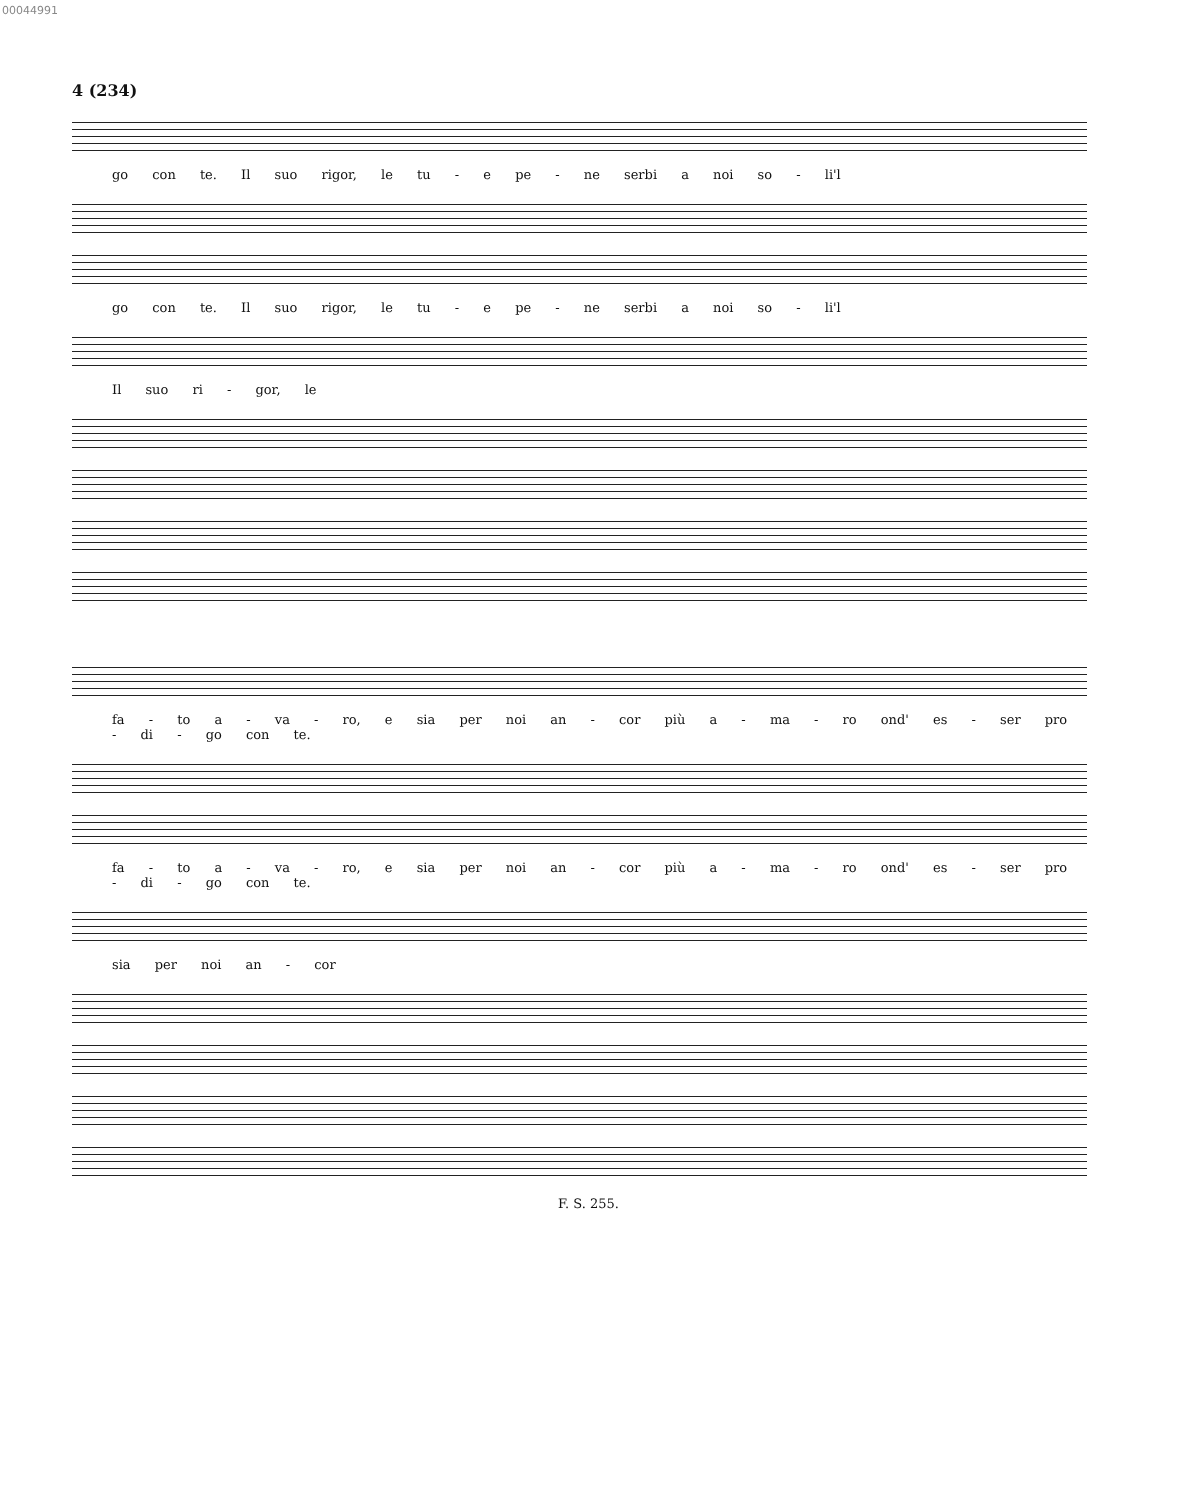00044991
4 (234)
go con te. Il suo rigor, le tu - e pe - ne serbi a noi so - li'l
go con te. Il suo rigor, le tu - e pe - ne serbi a noi so - li'l
Il suo ri - gor, le
fa - to a - va - ro, e sia per noi an - cor più a - ma - ro ond' es - ser pro - di - go con te.
fa - to a - va - ro, e sia per noi an - cor più a - ma - ro ond' es - ser pro - di - go con te.
sia per noi an - cor
F. S. 255.